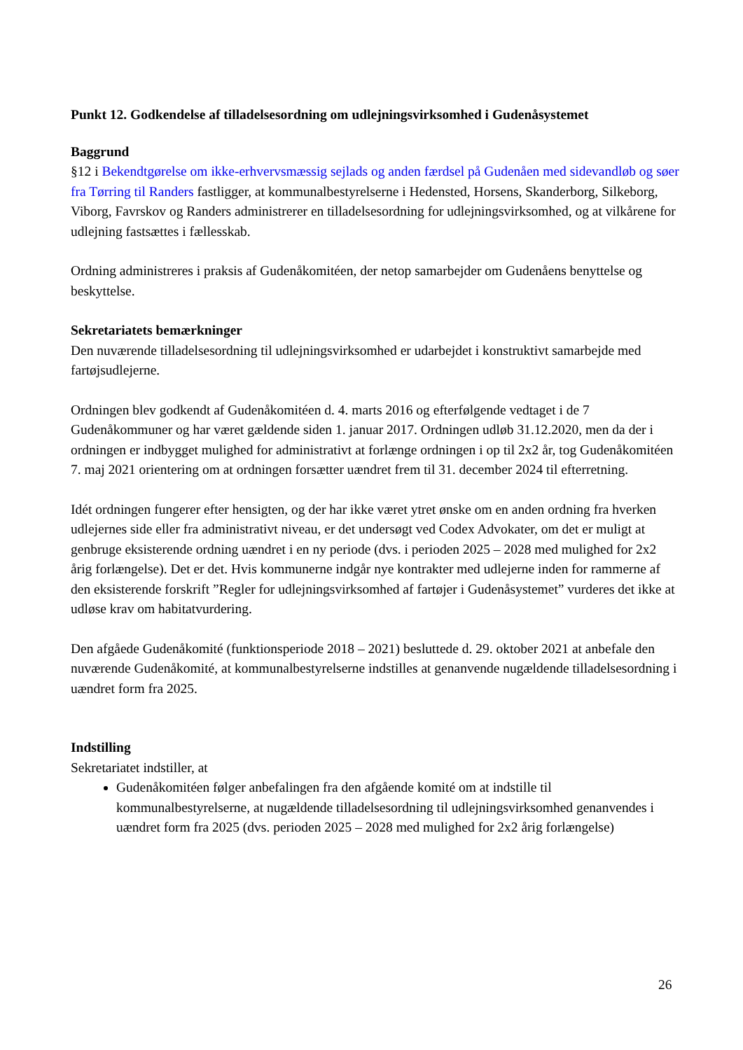Punkt 12. Godkendelse af tilladelsesordning om udlejningsvirksomhed i Gudenåsystemet
Baggrund
§12 i Bekendtgørelse om ikke-erhvervsmæssig sejlads og anden færdsel på Gudenåen med sidevandløb og søer fra Tørring til Randers fastligger, at kommunalbestyrelserne i Hedensted, Horsens, Skanderborg, Silkeborg, Viborg, Favrskov og Randers administrerer en tilladelsesordning for udlejningsvirksomhed, og at vilkårene for udlejning fastsættes i fællesskab.
Ordning administreres i praksis af Gudenåkomitéen, der netop samarbejder om Gudenåens benyttelse og beskyttelse.
Sekretariatets bemærkninger
Den nuværende tilladelsesordning til udlejningsvirksomhed er udarbejdet i konstruktivt samarbejde med fartøjsudlejerne.
Ordningen blev godkendt af Gudenåkomitéen d. 4. marts 2016 og efterfølgende vedtaget i de 7 Gudenåkommuner og har været gældende siden 1. januar 2017. Ordningen udløb 31.12.2020, men da der i ordningen er indbygget mulighed for administrativt at forlænge ordningen i op til 2x2 år, tog Gudenåkomitéen 7. maj 2021 orientering om at ordningen forsætter uændret frem til 31. december 2024 til efterretning.
Idét ordningen fungerer efter hensigten, og der har ikke været ytret ønske om en anden ordning fra hverken udlejernes side eller fra administrativt niveau, er det undersøgt ved Codex Advokater, om det er muligt at genbruge eksisterende ordning uændret i en ny periode (dvs. i perioden 2025 – 2028 med mulighed for 2x2 årig forlængelse). Det er det. Hvis kommunerne indgår nye kontrakter med udlejerne inden for rammerne af den eksisterende forskrift ”Regler for udlejningsvirksomhed af fartøjer i Gudenåsystemet” vurderes det ikke at udløse krav om habitatvurdering.
Den afgåede Gudenåkomité (funktionsperiode 2018 – 2021) besluttede d. 29. oktober 2021 at anbefale den nuværende Gudenåkomité, at kommunalbestyrelserne indstilles at genanvende nugældende tilladelsesordning i uændret form fra 2025.
Indstilling
Sekretariatet indstiller, at
Gudenåkomitéen følger anbefalingen fra den afgående komité om at indstille til kommunalbestyrelserne, at nugældende tilladelsesordning til udlejningsvirksomhed genanvendes i uændret form fra 2025 (dvs. perioden 2025 – 2028 med mulighed for 2x2 årig forlængelse)
26